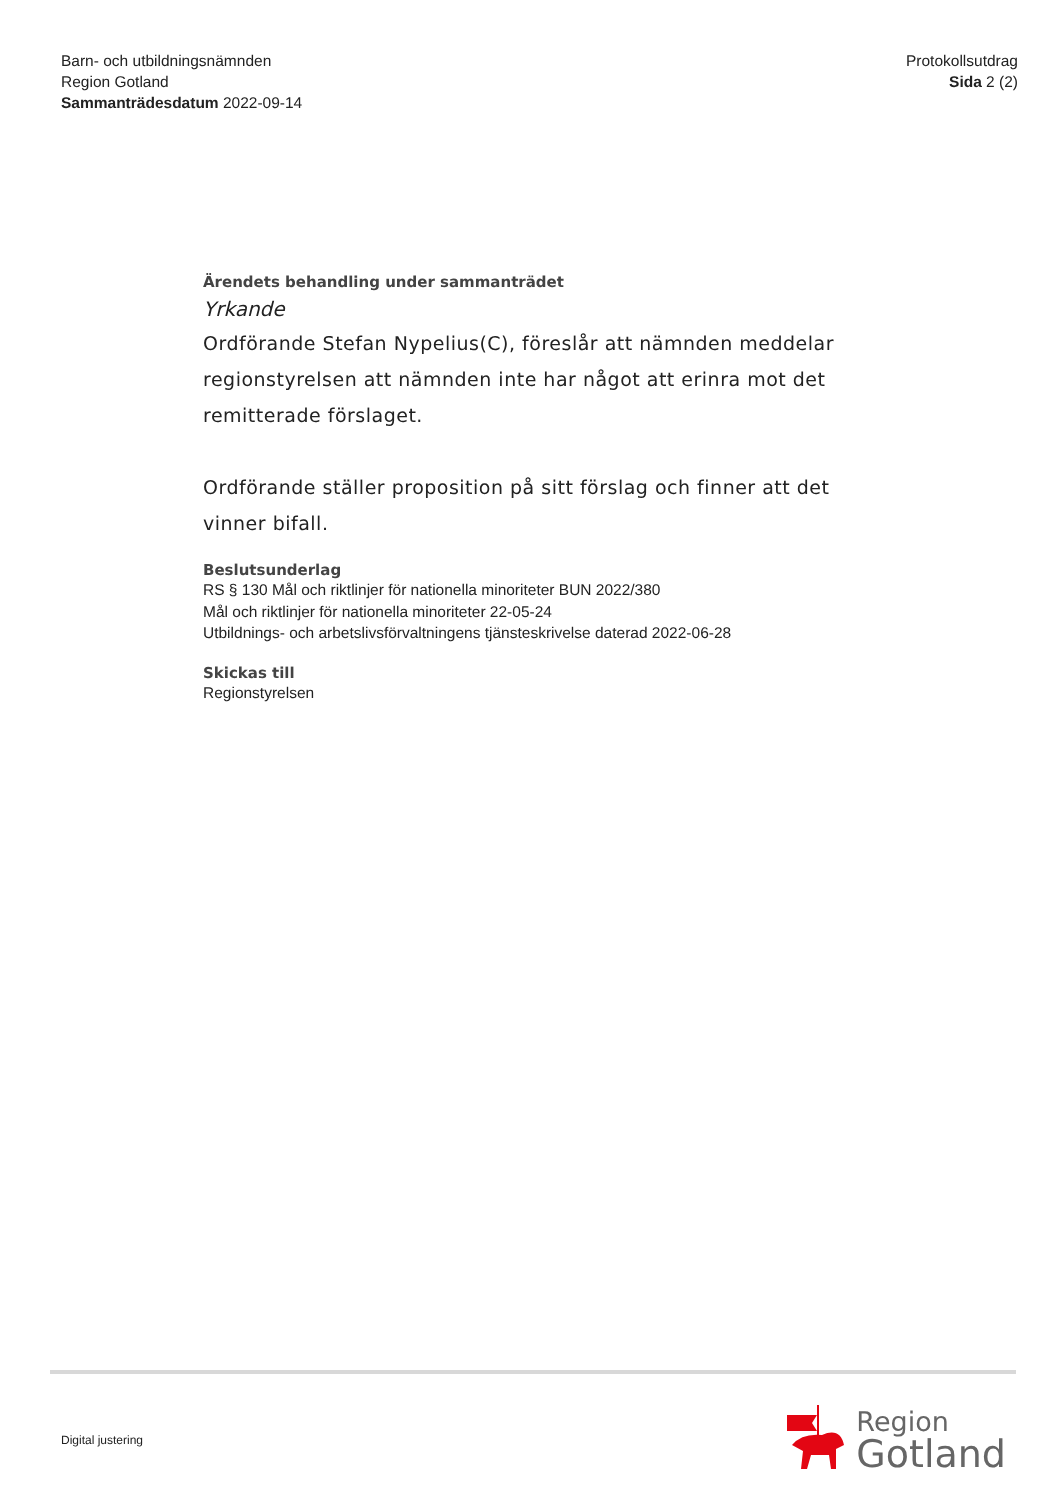Barn- och utbildningsnämnden
Region Gotland
Sammanträdesdatum 2022-09-14
Protokollsutdrag
Sida 2 (2)
Ärendets behandling under sammanträdet
Yrkande
Ordförande Stefan Nypelius(C), föreslår att nämnden meddelar regionstyrelsen att nämnden inte har något att erinra mot det remitterade förslaget.
Ordförande ställer proposition på sitt förslag och finner att det vinner bifall.
Beslutsunderlag
RS § 130 Mål och riktlinjer för nationella minoriteter BUN 2022/380
Mål och riktlinjer för nationella minoriteter 22-05-24
Utbildnings- och arbetslivsförvaltningens tjänsteskrivelse daterad 2022-06-28
Skickas till
Regionstyrelsen
Digital justering
Region
Gotland